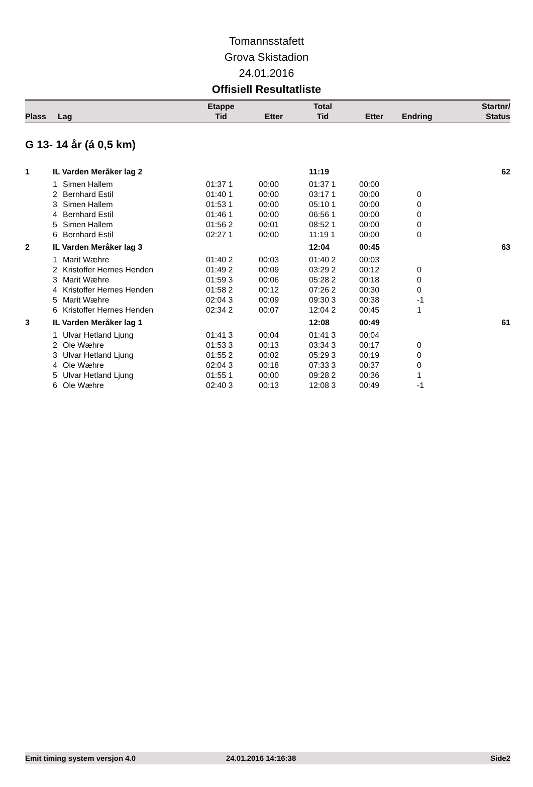Tomannsstafett
Grova Skistadion
24.01.2016
Offisiell Resultatliste
| Plass | Lag | Etappe Tid | Etter | Total Tid | Etter | Endring | Startnr/ Status |
| --- | --- | --- | --- | --- | --- | --- | --- |
G 13- 14 år (á 0,5 km)
| 1 | IL Varden Meråker lag 2 | | | | 11:19 | | | 62 |
| | 1 | Simen Hallem | 01:37 1 | 00:00 | 01:37 1 | 00:00 | | |
| | 2 | Bernhard Estil | 01:40 1 | 00:00 | 03:17 1 | 00:00 | 0 | |
| | 3 | Simen Hallem | 01:53 1 | 00:00 | 05:10 1 | 00:00 | 0 | |
| | 4 | Bernhard Estil | 01:46 1 | 00:00 | 06:56 1 | 00:00 | 0 | |
| | 5 | Simen Hallem | 01:56 2 | 00:01 | 08:52 1 | 00:00 | 0 | |
| | 6 | Bernhard Estil | 02:27 1 | 00:00 | 11:19 1 | 00:00 | 0 | |
| 2 | IL Varden Meråker lag 3 | | | | 12:04 | 00:45 | | 63 |
| | 1 | Marit Wæhre | 01:40 2 | 00:03 | 01:40 2 | 00:03 | | |
| | 2 | Kristoffer Hernes Henden | 01:49 2 | 00:09 | 03:29 2 | 00:12 | 0 | |
| | 3 | Marit Wæhre | 01:59 3 | 00:06 | 05:28 2 | 00:18 | 0 | |
| | 4 | Kristoffer Hernes Henden | 01:58 2 | 00:12 | 07:26 2 | 00:30 | 0 | |
| | 5 | Marit Wæhre | 02:04 3 | 00:09 | 09:30 3 | 00:38 | -1 | |
| | 6 | Kristoffer Hernes Henden | 02:34 2 | 00:07 | 12:04 2 | 00:45 | 1 | |
| 3 | IL Varden Meråker lag 1 | | | | 12:08 | 00:49 | | 61 |
| | 1 | Ulvar Hetland Ljung | 01:41 3 | 00:04 | 01:41 3 | 00:04 | | |
| | 2 | Ole Wæhre | 01:53 3 | 00:13 | 03:34 3 | 00:17 | 0 | |
| | 3 | Ulvar Hetland Ljung | 01:55 2 | 00:02 | 05:29 3 | 00:19 | 0 | |
| | 4 | Ole Wæhre | 02:04 3 | 00:18 | 07:33 3 | 00:37 | 0 | |
| | 5 | Ulvar Hetland Ljung | 01:55 1 | 00:00 | 09:28 2 | 00:36 | 1 | |
| | 6 | Ole Wæhre | 02:40 3 | 00:13 | 12:08 3 | 00:49 | -1 | |
Emit timing system versjon 4.0 24.01.2016 14:16:38 Side2